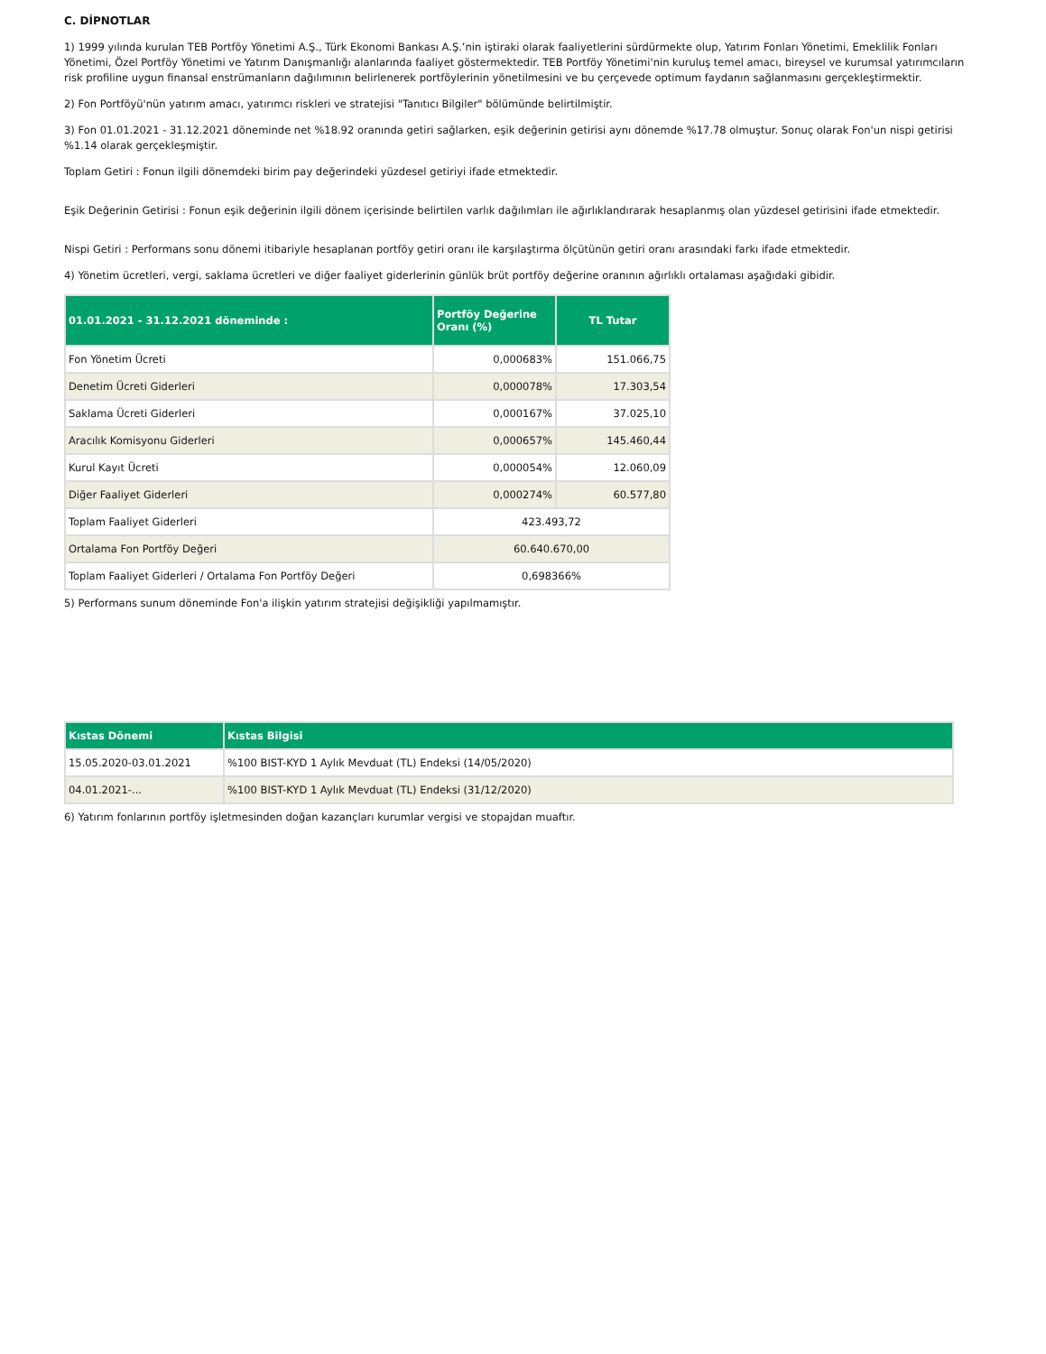C. DİPNOTLAR
1) 1999 yılında kurulan TEB Portföy Yönetimi A.Ş., Türk Ekonomi Bankası A.Ş.’nin iştiraki olarak faaliyetlerini sürdürmekte olup, Yatırım Fonları Yönetimi, Emeklilik Fonları Yönetimi, Özel Portföy Yönetimi ve Yatırım Danışmanlığı alanlarında faaliyet göstermektedir. TEB Portföy Yönetimi'nin kuruluş temel amacı, bireysel ve kurumsal yatırımcıların risk profiline uygun finansal enstrümanların dağılımının belirlenerek portföylerinin yönetilmesini ve bu çerçevede optimum faydanın sağlanmasını gerçekleştirmektir.
2) Fon Portföyü'nün yatırım amacı, yatırımcı riskleri ve stratejisi "Tanıtıcı Bilgiler" bölümünde belirtilmiştir.
3) Fon 01.01.2021 - 31.12.2021 döneminde net %18.92 oranında getiri sağlarken, eşik değerinin getirisi aynı dönemde %17.78 olmuştur. Sonuç olarak Fon'un nispi getirisi %1.14 olarak gerçekleşmiştir.
Toplam Getiri : Fonun ilgili dönemdeki birim pay değerindeki yüzdesel getiriyi ifade etmektedir.
Eşik Değerinin Getirisi : Fonun eşik değerinin ilgili dönem içerisinde belirtilen varlık dağılımları ile ağırlıklandırarak hesaplanmış olan yüzdesel getirisini ifade etmektedir.
Nispi Getiri : Performans sonu dönemi itibariyle hesaplanan portföy getiri oranı ile karşılaştırma ölçütünün getiri oranı arasındaki farkı ifade etmektedir.
4) Yönetim ücretleri, vergi, saklama ücretleri ve diğer faaliyet giderlerinin günlük brüt portföy değerine oranının ağırlıklı ortalaması aşağıdaki gibidir.
| 01.01.2021 - 31.12.2021 döneminde : | Portföy Değerine Oranı (%) | TL Tutar |
| --- | --- | --- |
| Fon Yönetim Ücreti | 0,000683% | 151.066,75 |
| Denetim Ücreti Giderleri | 0,000078% | 17.303,54 |
| Saklama Ücreti Giderleri | 0,000167% | 37.025,10 |
| Aracılık Komisyonu Giderleri | 0,000657% | 145.460,44 |
| Kurul Kayıt Ücreti | 0,000054% | 12.060,09 |
| Diğer Faaliyet Giderleri | 0,000274% | 60.577,80 |
| Toplam Faaliyet Giderleri | 423.493,72 | |
| Ortalama Fon Portföy Değeri | 60.640.670,00 | |
| Toplam Faaliyet Giderleri / Ortalama Fon Portföy Değeri | 0,698366% | |
5) Performans sunum döneminde Fon'a ilişkin yatırım stratejisi değişikliği yapılmamıştır.
| Kıstas Dönemi | Kıstas Bilgisi |
| --- | --- |
| 15.05.2020-03.01.2021 | %100 BIST-KYD 1 Aylık Mevduat (TL) Endeksi (14/05/2020) |
| 04.01.2021-... | %100 BIST-KYD 1 Aylık Mevduat (TL) Endeksi (31/12/2020) |
6) Yatırım fonlarının portföy işletmesinden doğan kazançları kurumlar vergisi ve stopajdan muaftır.